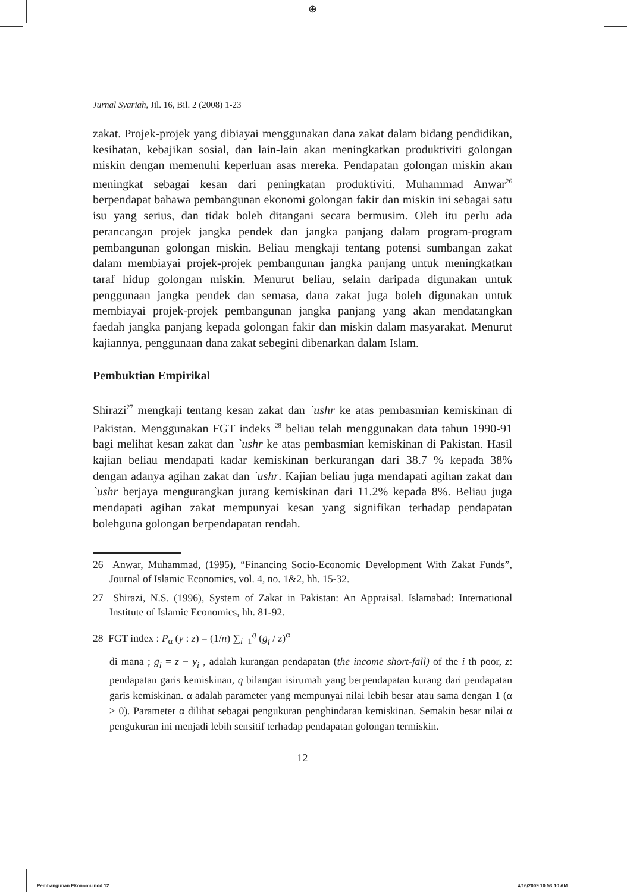⊕
Jurnal Syariah, Jil. 16, Bil. 2 (2008) 1-23
zakat. Projek-projek yang dibiayai menggunakan dana zakat dalam bidang pendidikan, kesihatan, kebajikan sosial, dan lain-lain akan meningkatkan produktiviti golongan miskin dengan memenuhi keperluan asas mereka. Pendapatan golongan miskin akan meningkat sebagai kesan dari peningkatan produktiviti. Muhammad Anwar<sup>26</sup> berpendapat bahawa pembangunan ekonomi golongan fakir dan miskin ini sebagai satu isu yang serius, dan tidak boleh ditangani secara bermusim. Oleh itu perlu ada perancangan projek jangka pendek dan jangka panjang dalam program-program pembangunan golongan miskin. Beliau mengkaji tentang potensi sumbangan zakat dalam membiayai projek-projek pembangunan jangka panjang untuk meningkatkan taraf hidup golongan miskin. Menurut beliau, selain daripada digunakan untuk penggunaan jangka pendek dan semasa, dana zakat juga boleh digunakan untuk membiayai projek-projek pembangunan jangka panjang yang akan mendatangkan faedah jangka panjang kepada golongan fakir dan miskin dalam masyarakat. Menurut kajiannya, penggunaan dana zakat sebegini dibenarkan dalam Islam.
Pembuktian Empirikal
Shirazi<sup>27</sup> mengkaji tentang kesan zakat dan `ushr ke atas pembasmian kemiskinan di Pakistan. Menggunakan FGT indeks <sup>28</sup> beliau telah menggunakan data tahun 1990-91 bagi melihat kesan zakat dan `ushr ke atas pembasmian kemiskinan di Pakistan. Hasil kajian beliau mendapati kadar kemiskinan berkurangan dari 38.7 % kepada 38% dengan adanya agihan zakat dan `ushr. Kajian beliau juga mendapati agihan zakat dan `ushr berjaya mengurangkan jurang kemiskinan dari 11.2% kepada 8%. Beliau juga mendapati agihan zakat mempunyai kesan yang signifikan terhadap pendapatan bolehguna golongan berpendapatan rendah.
26 Anwar, Muhammad, (1995), “Financing Socio-Economic Development With Zakat Funds”, Journal of Islamic Economics, vol. 4, no. 1&2, hh. 15-32.
27 Shirazi, N.S. (1996), System of Zakat in Pakistan: An Appraisal. Islamabad: International Institute of Islamic Economics, hh. 81-92.
28 FGT index : P<sub>α</sub> (y : z) = (1/n) ∑<sub>i=1</sub><sup>q</sup> (g<sub>i</sub> / z)<sup>α</sup>
di mana ; g<sub>i</sub> = z − y<sub>i</sub> , adalah kurangan pendapatan (the income short-fall) of the i th poor, z: pendapatan garis kemiskinan, q bilangan isirumah yang berpendapatan kurang dari pendapatan garis kemiskinan. α adalah parameter yang mempunyai nilai lebih besar atau sama dengan 1 (α ≥ 0). Parameter α dilihat sebagai pengukuran penghindaran kemiskinan. Semakin besar nilai α pengukuran ini menjadi lebih sensitif terhadap pendapatan golongan termiskin.
12
Pembangunan Ekonomi.indd 12 4/16/2009 10:53:10 AM